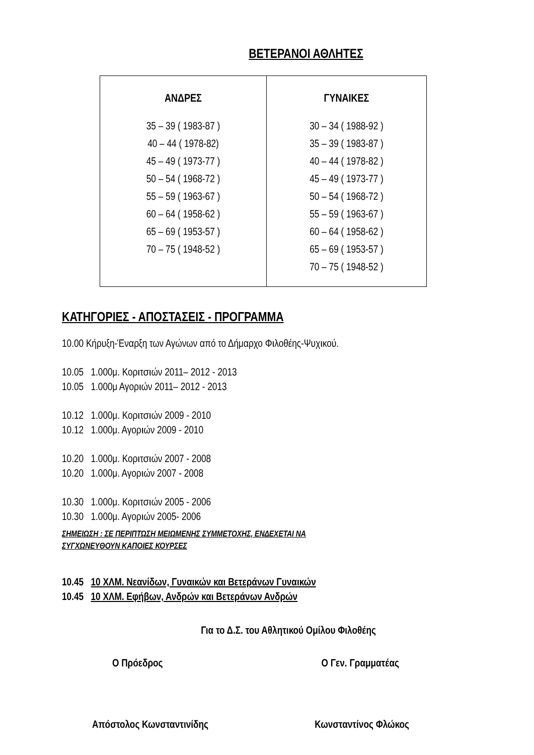ΒΕΤΕΡΑΝΟΙ ΑΘΛΗΤΕΣ
| ΑΝΔΡΕΣ 35 – 39 ( 1983-87 ) 40 – 44 ( 1978-82) 45 – 49 ( 1973-77 ) 50 – 54 ( 1968-72 ) 55 – 59 ( 1963-67 ) 60 – 64 ( 1958-62 ) 65 – 69 ( 1953-57 ) 70 – 75 ( 1948-52 ) | ΓΥΝΑΙΚΕΣ 30 – 34 ( 1988-92 ) 35 – 39 ( 1983-87 ) 40 – 44 ( 1978-82 ) 45 – 49 ( 1973-77 ) 50 – 54 ( 1968-72 ) 55 – 59 ( 1963-67 ) 60 – 64 ( 1958-62 ) 65 – 69 ( 1953-57 ) 70 – 75 ( 1948-52 ) |
ΚΑΤΗΓΟΡΙΕΣ - ΑΠΟΣΤΑΣΕΙΣ - ΠΡΟΓΡΑΜΜΑ
10.00 Κήρυξη-Έναρξη των Αγώνων από το Δήμαρχο Φιλοθέης-Ψυχικού.
10.05 1.000μ. Κοριτσιών 2011– 2012 - 2013
10.05 1.000μ Αγοριών 2011– 2012 - 2013
10.12 1.000μ. Κοριτσιών 2009 - 2010
10.12 1.000μ. Αγοριών 2009 - 2010
10.20 1.000μ. Κοριτσιών 2007 - 2008
10.20 1.000μ. Αγοριών 2007 - 2008
10.30 1.000μ. Κοριτσιών 2005 - 2006
10.30 1.000μ. Αγοριών 2005- 2006
ΣΗΜΕΙΩΣΗ : ΣΕ ΠΕΡΙΠΤΩΣΗ ΜΕΙΩΜΕΝΗΣ ΣΥΜΜΕΤΟΧΗΣ, ΕΝΔΕΧΕΤΑΙ ΝΑ ΣΥΓΧΩΝΕΥΘΟΥΝ ΚΑΠΟΙΕΣ ΚΟΥΡΣΕΣ
10.45 10 ΧΛΜ. Νεανίδων, Γυναικών και Βετεράνων Γυναικών
10.45 10 ΧΛΜ. Εφήβων, Ανδρών και Βετεράνων Ανδρών
Για το Δ.Σ. του Αθλητικού Ομίλου Φιλοθέης
Ο Πρόεδρος Ο Γεν. Γραμματέας
Απόστολος Κωνσταντινίδης Κωνσταντίνος Φλώκος